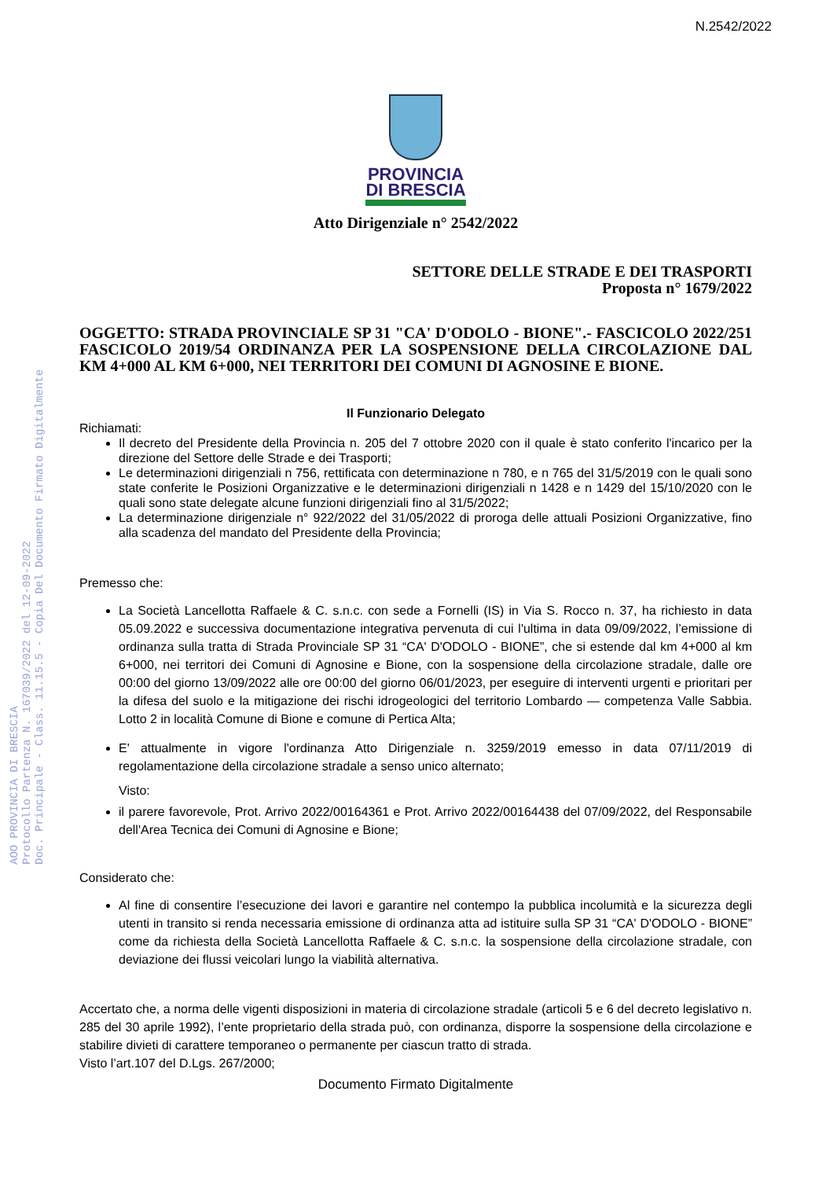N.2542/2022
AOO PROVINCIA DI BRESCIA
Protocollo Partenza N. 167039/2022 del 12-09-2022
Doc. Principale - Class. 11.15.5 - Copia Del Documento Firmato Digitalmente
PROVINCIA
DI BRESCIA
Atto Dirigenziale n° 2542/2022
SETTORE DELLE STRADE E DEI TRASPORTI
Proposta n° 1679/2022
OGGETTO: STRADA PROVINCIALE SP 31 "CA' D'ODOLO - BIONE".- FASCICOLO 2022/251 FASCICOLO 2019/54 ORDINANZA PER LA SOSPENSIONE DELLA CIRCOLAZIONE DAL KM 4+000 AL KM 6+000, NEI TERRITORI DEI COMUNI DI AGNOSINE E BIONE.
Il Funzionario Delegato
Richiamati:
Il decreto del Presidente della Provincia n. 205 del 7 ottobre 2020 con il quale è stato conferito l'incarico per la direzione del Settore delle Strade e dei Trasporti;
Le determinazioni dirigenziali n 756, rettificata con determinazione n 780, e n 765 del 31/5/2019 con le quali sono state conferite le Posizioni Organizzative e le determinazioni dirigenziali n 1428 e n 1429 del 15/10/2020 con le quali sono state delegate alcune funzioni dirigenziali fino al 31/5/2022;
La determinazione dirigenziale n° 922/2022 del 31/05/2022 di proroga delle attuali Posizioni Organizzative, fino alla scadenza del mandato del Presidente della Provincia;
Premesso che:
La Società Lancellotta Raffaele & C. s.n.c. con sede a Fornelli (IS) in Via S. Rocco n. 37, ha richiesto in data 05.09.2022 e successiva documentazione integrativa pervenuta di cui l'ultima in data 09/09/2022, l’emissione di ordinanza sulla tratta di Strada Provinciale SP 31 “CA' D'ODOLO - BIONE”, che si estende dal km 4+000 al km 6+000, nei territori dei Comuni di Agnosine e Bione, con la sospensione della circolazione stradale, dalle ore 00:00 del giorno 13/09/2022 alle ore 00:00 del giorno 06/01/2023, per eseguire di interventi urgenti e prioritari per la difesa del suolo e la mitigazione dei rischi idrogeologici del territorio Lombardo — competenza Valle Sabbia. Lotto 2 in località Comune di Bione e comune di Pertica Alta;
E' attualmente in vigore l'ordinanza Atto Dirigenziale n. 3259/2019 emesso in data 07/11/2019 di regolamentazione della circolazione stradale a senso unico alternato;
Visto:
il parere favorevole, Prot. Arrivo 2022/00164361 e Prot. Arrivo 2022/00164438 del 07/09/2022, del Responsabile dell'Area Tecnica dei Comuni di Agnosine e Bione;
Considerato che:
Al fine di consentire l’esecuzione dei lavori e garantire nel contempo la pubblica incolumità e la sicurezza degli utenti in transito si renda necessaria emissione di ordinanza atta ad istituire sulla SP 31 “CA' D'ODOLO - BIONE” come da richiesta della Società Lancellotta Raffaele & C. s.n.c. la sospensione della circolazione stradale, con deviazione dei flussi veicolari lungo la viabilità alternativa.
Accertato che, a norma delle vigenti disposizioni in materia di circolazione stradale (articoli 5 e 6 del decreto legislativo n. 285 del 30 aprile 1992), l’ente proprietario della strada può, con ordinanza, disporre la sospensione della circolazione e stabilire divieti di carattere temporaneo o permanente per ciascun tratto di strada.
Visto l’art.107 del D.Lgs. 267/2000;
Documento Firmato Digitalmente